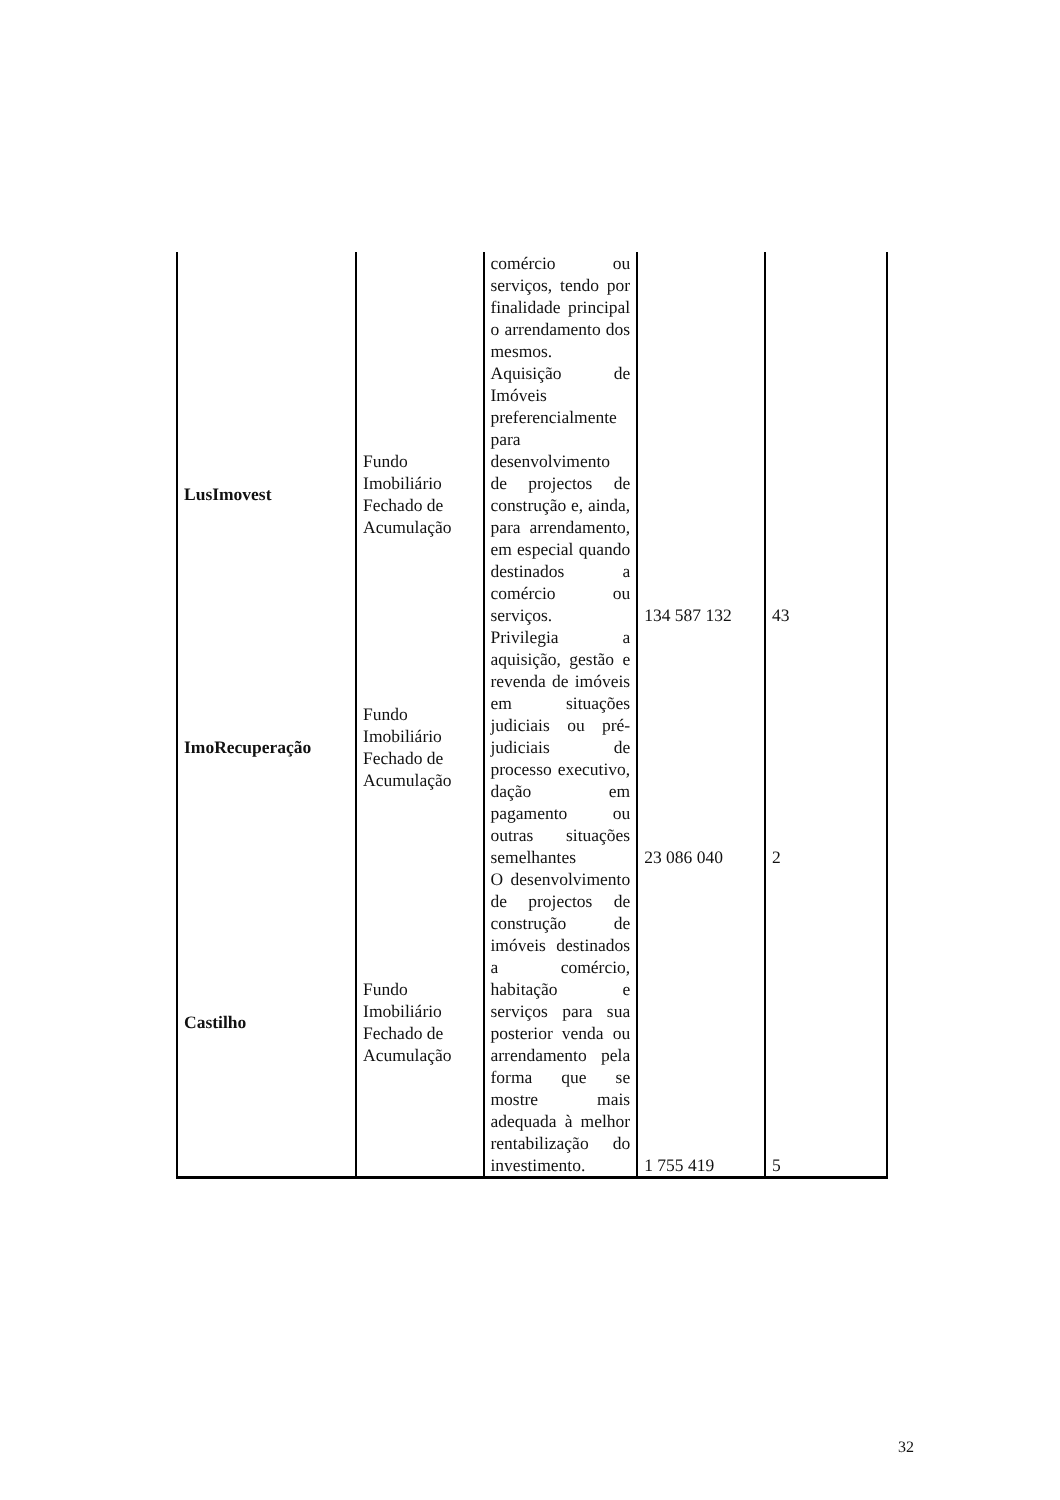| | | comércio ou serviços, tendo por finalidade principal o arrendamento dos mesmos. | | |
| LusImovest | Fundo Imobiliário Fechado de Acumulação | Aquisição de Imóveis preferencialmente para desenvolvimento de projectos de construção e, ainda, para arrendamento, em especial quando destinados a comércio ou serviços. | 134 587 132 | 43 |
| ImoRecuperação | Fundo Imobiliário Fechado de Acumulação | Privilegia a aquisição, gestão e revenda de imóveis em situações judiciais ou pré-judiciais de processo executivo, dação em pagamento ou outras situações semelhantes | 23 086 040 | 2 |
| Castilho | Fundo Imobiliário Fechado de Acumulação | O desenvolvimento de projectos de construção de imóveis destinados a comércio, habitação e serviços para sua posterior venda ou arrendamento pela forma que se mostre mais adequada à melhor rentabilização do investimento. | 1 755 419 | 5 |
32